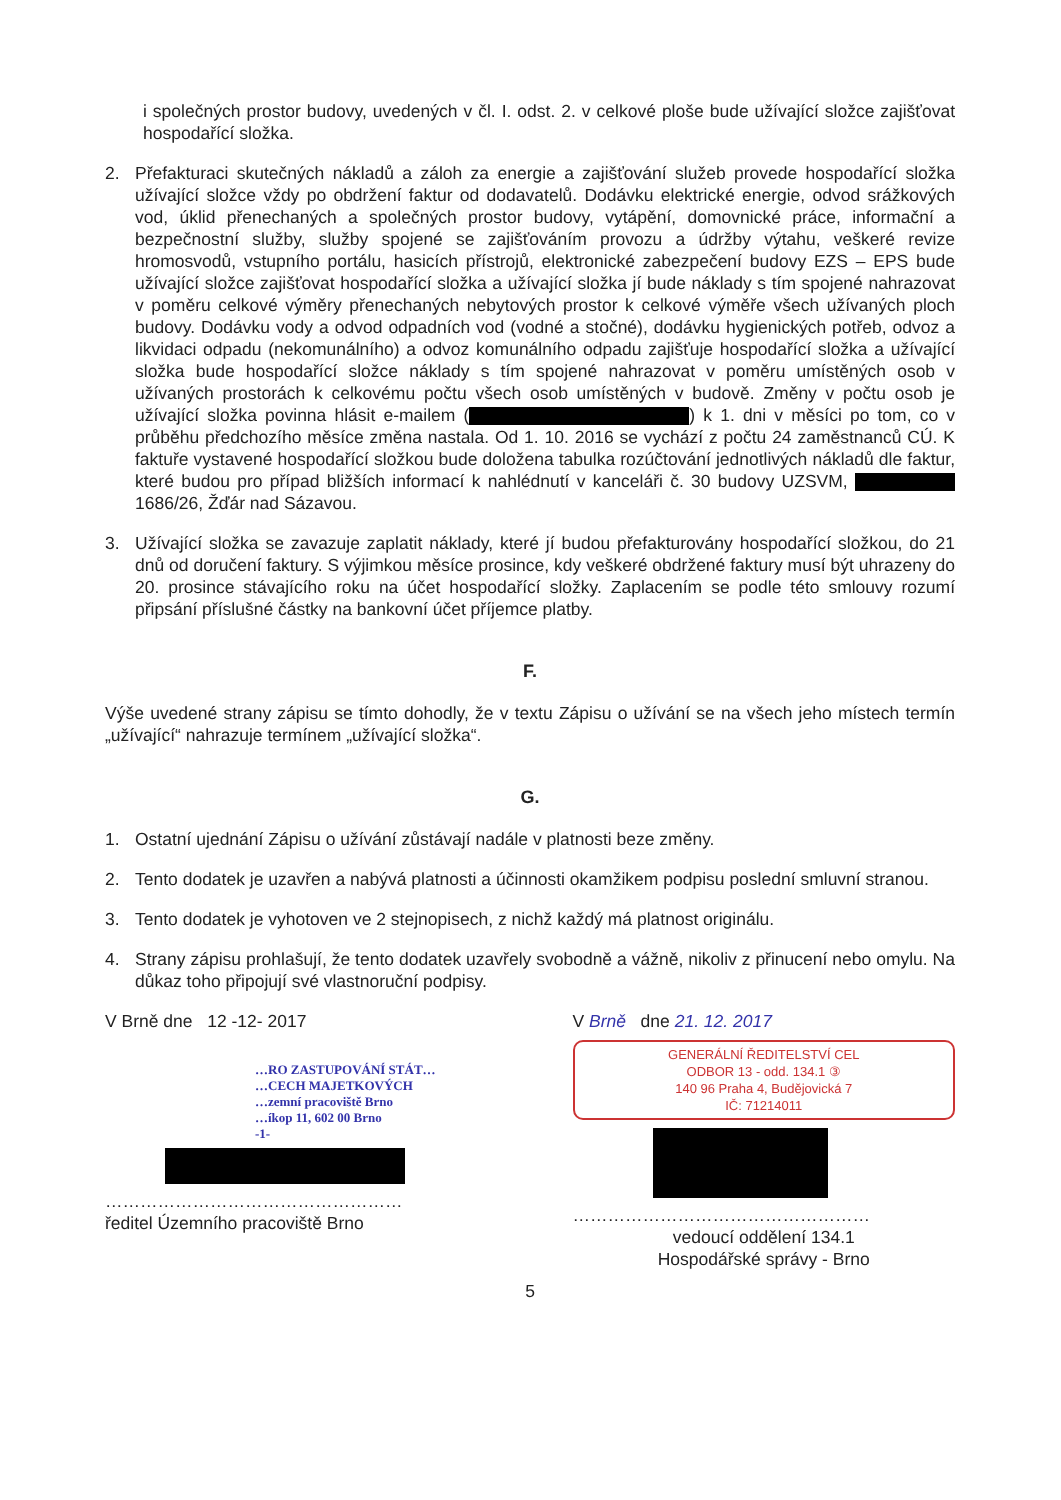i společných prostor budovy, uvedených v čl. I. odst. 2. v celkové ploše bude užívající složce zajišťovat hospodařící složka.
2. Přefakturaci skutečných nákladů a záloh za energie a zajišťování služeb provede hospodařící složka užívající složce vždy po obdržení faktur od dodavatelů. Dodávku elektrické energie, odvod srážkových vod, úklid přenechaných a společných prostor budovy, vytápění, domovnické práce, informační a bezpečnostní služby, služby spojené se zajišťováním provozu a údržby výtahu, veškeré revize hromosvodů, vstupního portálu, hasicích přístrojů, elektronické zabezpečení budovy EZS – EPS bude užívající složce zajišťovat hospodařící složka a užívající složka jí bude náklady s tím spojené nahrazovat v poměru celkové výměry přenechaných nebytových prostor k celkové výměře všech užívaných ploch budovy. Dodávku vody a odvod odpadních vod (vodné a stočné), dodávku hygienických potřeb, odvoz a likvidaci odpadu (nekomunálního) a odvoz komunálního odpadu zajišťuje hospodařící složka a užívající složka bude hospodařící složce náklady s tím spojené nahrazovat v poměru umístěných osob v užívaných prostorách k celkovému počtu všech osob umístěných v budově. Změny v počtu osob je užívající složka povinna hlásit e-mailem ( ) k 1. dni v měsíci po tom, co v průběhu předchozího měsíce změna nastala. Od 1. 10. 2016 se vychází z počtu 24 zaměstnanců CÚ. K faktuře vystavené hospodařící složkou bude doložena tabulka rozúčtování jednotlivých nákladů dle faktur, které budou pro případ bližších informací k nahlédnutí v kanceláři č. 30 budovy UZSVM, 1686/26, Žďár nad Sázavou.
3. Užívající složka se zavazuje zaplatit náklady, které jí budou přefakturovány hospodařící složkou, do 21 dnů od doručení faktury. S výjimkou měsíce prosince, kdy veškeré obdržené faktury musí být uhrazeny do 20. prosince stávajícího roku na účet hospodařící složky. Zaplacením se podle této smlouvy rozumí připsání příslušné částky na bankovní účet příjemce platby.
F.
Výše uvedené strany zápisu se tímto dohodly, že v textu Zápisu o užívání se na všech jeho místech termín „užívající“ nahrazuje termínem „užívající složka“.
G.
1. Ostatní ujednání Zápisu o užívání zůstávají nadále v platnosti beze změny.
2. Tento dodatek je uzavřen a nabývá platnosti a účinnosti okamžikem podpisu poslední smluvní stranou.
3. Tento dodatek je vyhotoven ve 2 stejnopisech, z nichž každý má platnost originálu.
4. Strany zápisu prohlašují, že tento dodatek uzavřely svobodně a vážně, nikoliv z přinucení nebo omylu. Na důkaz toho připojují své vlastnoruční podpisy.
V Brně dne 12 -12- 2017
…RO ZASTUPOVÁNÍ STÁT…
…CECH MAJETKOVÝCH
…zemní pracoviště Brno
…íkop 11, 602 00 Brno
-1-
……………………………………………
ředitel Územního pracoviště Brno
V Brně dne 21. 12. 2017
GENERÁLNÍ ŘEDITELSTVÍ CEL
ODBOR 13 - odd. 134.1 ③
140 96 Praha 4, Budějovická 7
IČ: 71214011
……………………………………………
vedoucí oddělení 134.1
Hospodářské správy - Brno
5